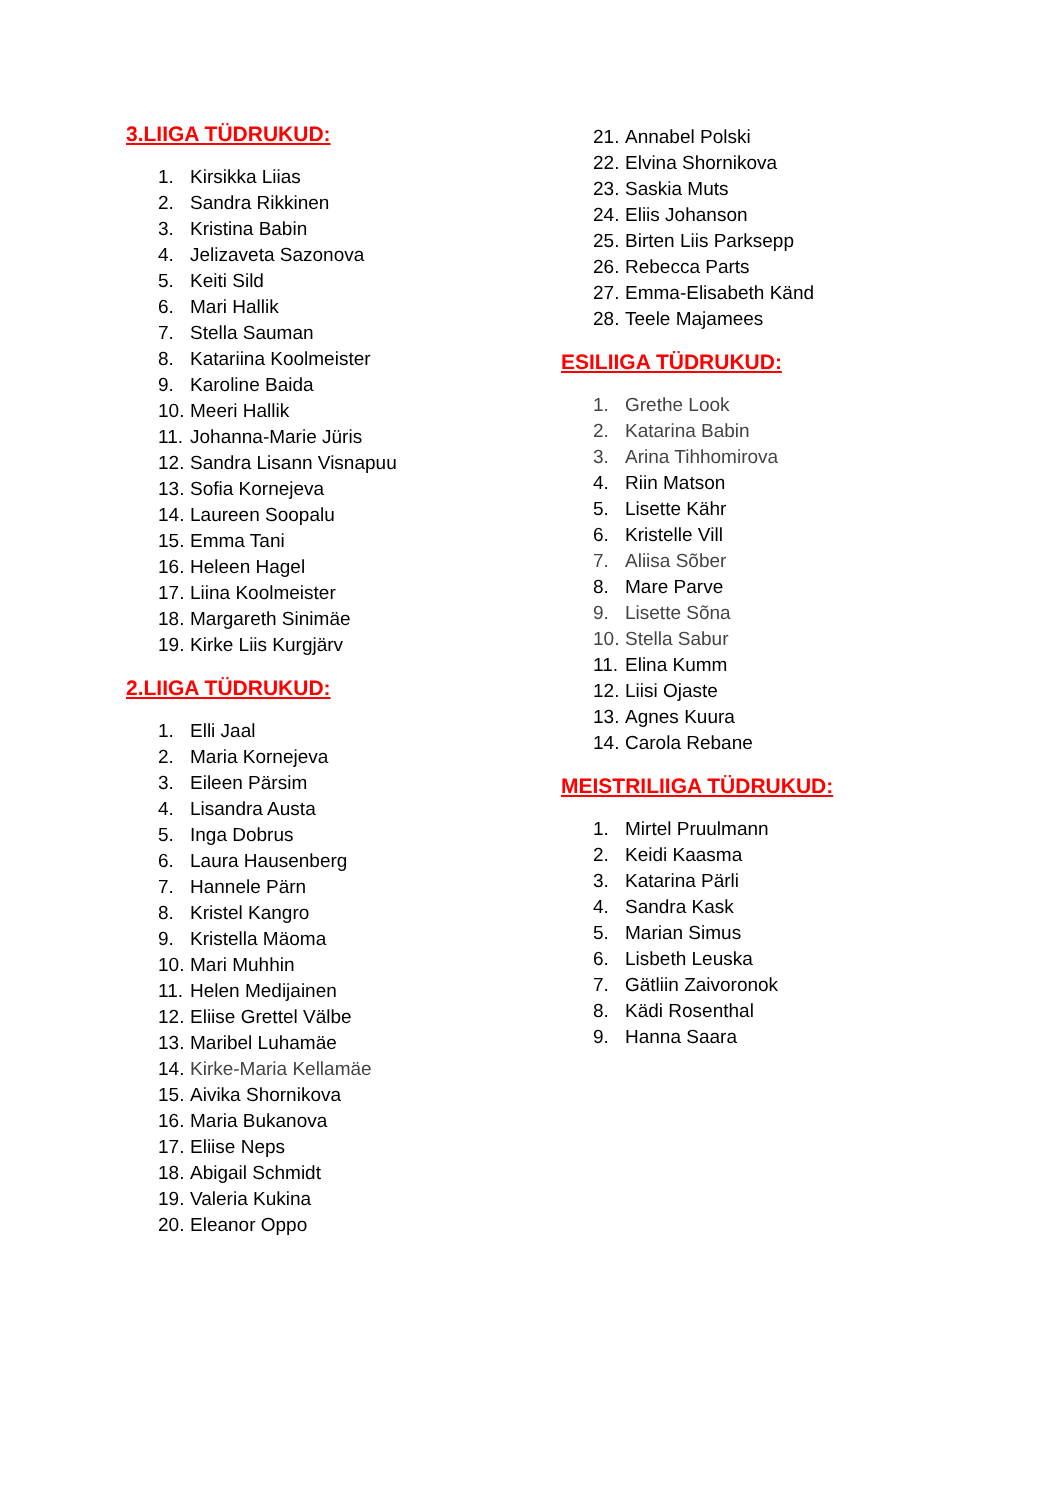3.LIIGA TÜDRUKUD:
1. Kirsikka Liias
2. Sandra Rikkinen
3. Kristina Babin
4. Jelizaveta Sazonova
5. Keiti Sild
6. Mari Hallik
7. Stella Sauman
8. Katariina Koolmeister
9. Karoline Baida
10. Meeri Hallik
11. Johanna-Marie Jüris
12. Sandra Lisann Visnapuu
13. Sofia Kornejeva
14. Laureen Soopalu
15. Emma Tani
16. Heleen Hagel
17. Liina Koolmeister
18. Margareth Sinimäe
19. Kirke Liis Kurgjärv
2.LIIGA TÜDRUKUD:
1. Elli Jaal
2. Maria Kornejeva
3. Eileen Pärsim
4. Lisandra Austa
5. Inga Dobrus
6. Laura Hausenberg
7. Hannele Pärn
8. Kristel Kangro
9. Kristella Mäoma
10. Mari Muhhin
11. Helen Medijainen
12. Eliise Grettel Välbe
13. Maribel Luhamäe
14. Kirke-Maria Kellamäe
15. Aivika Shornikova
16. Maria Bukanova
17. Eliise Neps
18. Abigail Schmidt
19. Valeria Kukina
20. Eleanor Oppo
21. Annabel Polski
22. Elvina Shornikova
23. Saskia Muts
24. Eliis Johanson
25. Birten Liis Parksepp
26. Rebecca Parts
27. Emma-Elisabeth Känd
28. Teele Majamees
ESILIIGA TÜDRUKUD:
1. Grethe Look
2. Katarina Babin
3. Arina Tihhomirova
4. Riin Matson
5. Lisette Kähr
6. Kristelle Vill
7. Aliisa Sõber
8. Mare Parve
9. Lisette Sõna
10. Stella Sabur
11. Elina Kumm
12. Liisi Ojaste
13. Agnes Kuura
14. Carola Rebane
MEISTRILIIGA TÜDRUKUD:
1. Mirtel Pruulmann
2. Keidi Kaasma
3. Katarina Pärli
4. Sandra Kask
5. Marian Simus
6. Lisbeth Leuska
7. Gätliin Zaivoronok
8. Kädi Rosenthal
9. Hanna Saara